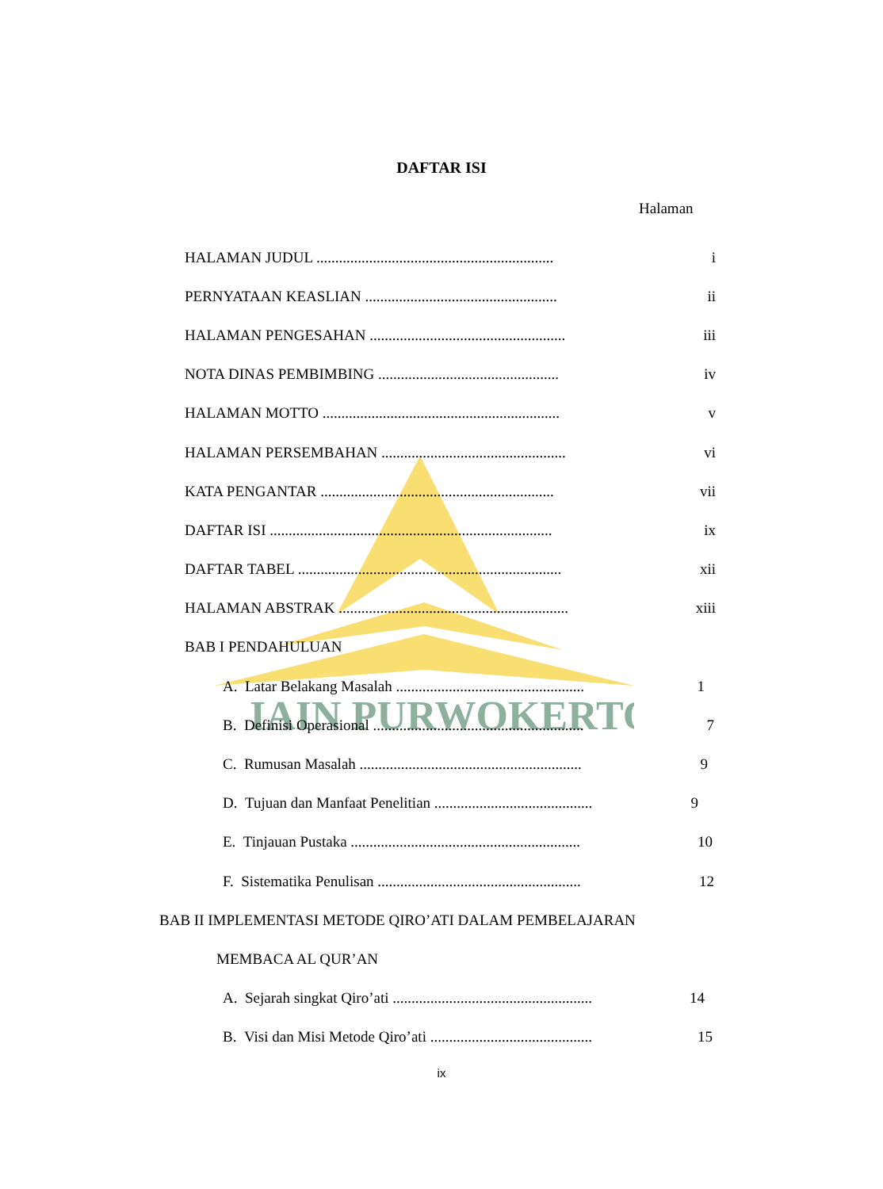IAIN PURWOKERTO
DAFTAR ISI
Halaman
HALAMAN JUDUL ............................................................... i
PERNYATAAN KEASLIAN ................................................... ii
HALAMAN PENGESAHAN .................................................... iii
NOTA DINAS PEMBIMBING ................................................ iv
HALAMAN MOTTO ............................................................... v
HALAMAN PERSEMBAHAN ................................................. vi
KATA PENGANTAR .............................................................. vii
DAFTAR ISI ........................................................................... ix
DAFTAR TABEL ...................................................................... xii
HALAMAN ABSTRAK ............................................................. xiii
BAB I PENDAHULUAN
A. Latar Belakang Masalah .................................................. 1
B. Definisi Operasional ........................................................ 7
C. Rumusan Masalah ........................................................... 9
D. Tujuan dan Manfaat Penelitian .......................................... 9
E. Tinjauan Pustaka ............................................................. 10
F. Sistematika Penulisan ...................................................... 12
BAB II IMPLEMENTASI METODE QIRO’ATI DALAM PEMBELAJARAN
MEMBACA AL QUR’AN
A. Sejarah singkat Qiro’ati ..................................................... 14
B. Visi dan Misi Metode Qiro’ati ........................................... 15
ix